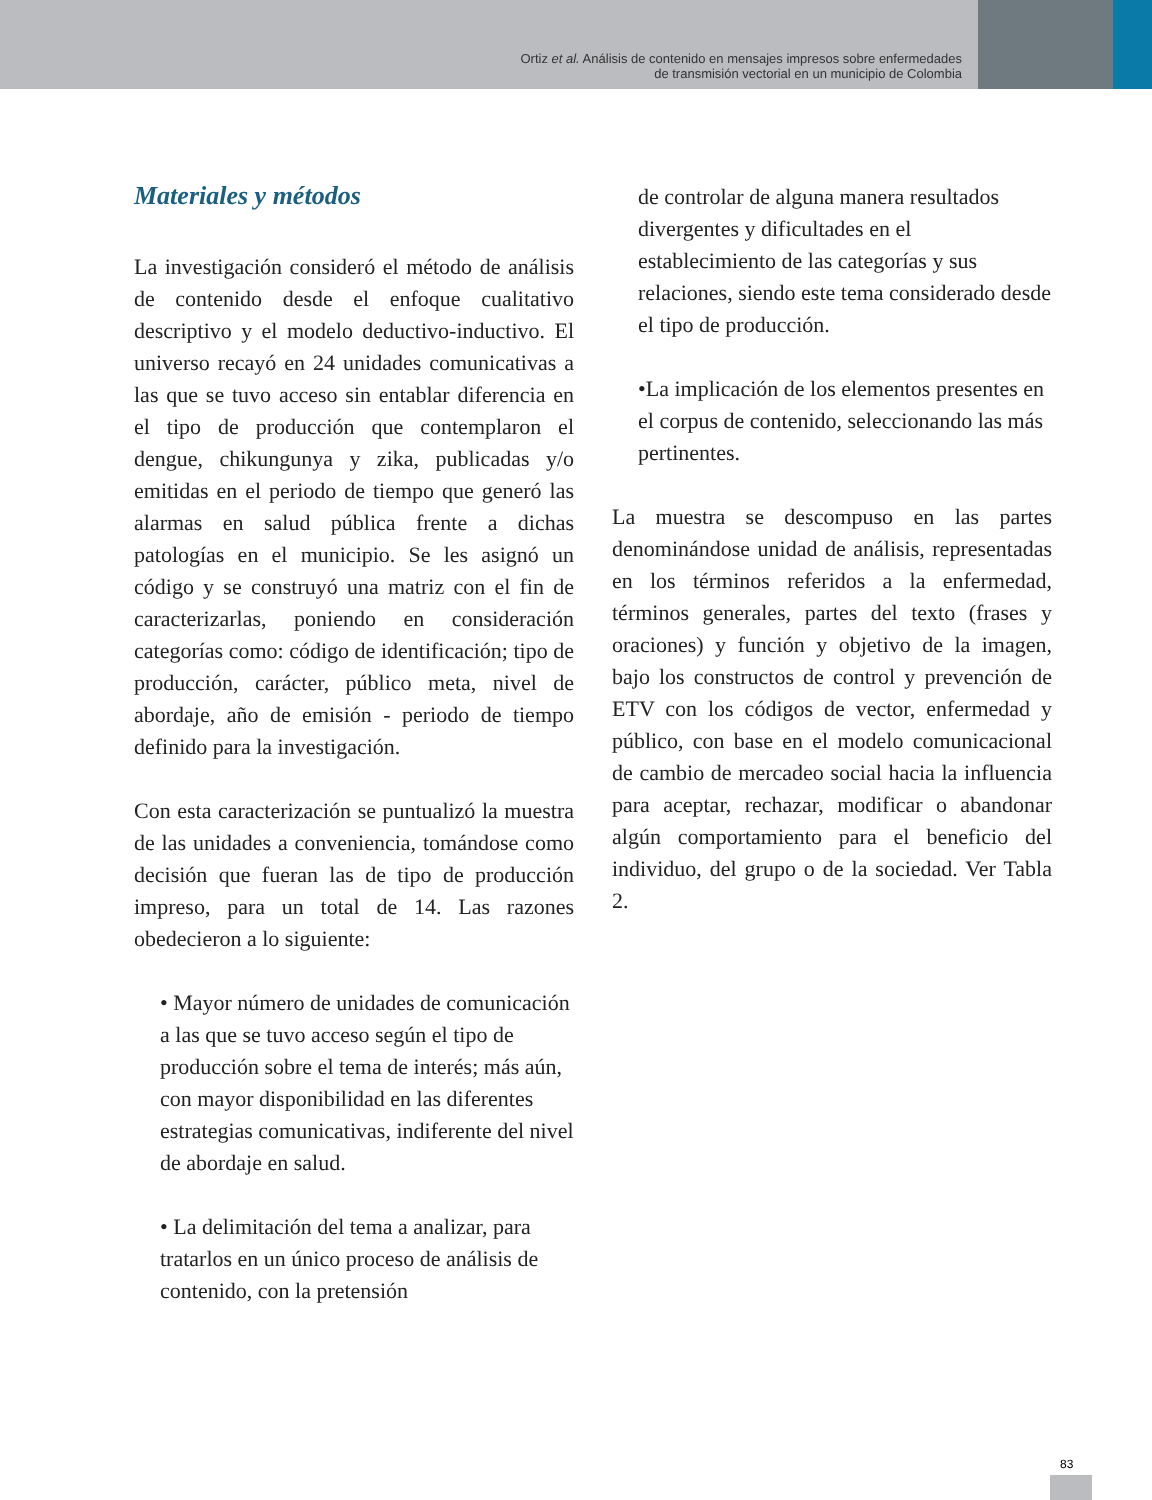Ortiz et al. Análisis de contenido en mensajes impresos sobre enfermedades
de transmisión vectorial en un municipio de Colombia
Materiales y métodos
La investigación consideró el método de análisis de contenido desde el enfoque cualitativo descriptivo y el modelo deductivo-inductivo. El universo recayó en 24 unidades comunicativas a las que se tuvo acceso sin entablar diferencia en el tipo de producción que contemplaron el dengue, chikungunya y zika, publicadas y/o emitidas en el periodo de tiempo que generó las alarmas en salud pública frente a dichas patologías en el municipio. Se les asignó un código y se construyó una matriz con el fin de caracterizarlas, poniendo en consideración categorías como: código de identificación; tipo de producción, carácter, público meta, nivel de abordaje, año de emisión - periodo de tiempo definido para la investigación.
Con esta caracterización se puntualizó la muestra de las unidades a conveniencia, tomándose como decisión que fueran las de tipo de producción impreso, para un total de 14. Las razones obedecieron a lo siguiente:
• Mayor número de unidades de comunicación a las que se tuvo acceso según el tipo de producción sobre el tema de interés; más aún, con mayor disponibilidad en las diferentes estrategias comunicativas, indiferente del nivel de abordaje en salud.
• La delimitación del tema a analizar, para tratarlos en un único proceso de análisis de contenido, con la pretensión
de controlar de alguna manera resultados divergentes y dificultades en el establecimiento de las categorías y sus relaciones, siendo este tema considerado desde el tipo de producción.
•La implicación de los elementos presentes en el corpus de contenido, seleccionando las más pertinentes.
La muestra se descompuso en las partes denominándose unidad de análisis, representadas en los términos referidos a la enfermedad, términos generales, partes del texto (frases y oraciones) y función y objetivo de la imagen, bajo los constructos de control y prevención de ETV con los códigos de vector, enfermedad y público, con base en el modelo comunicacional de cambio de mercadeo social hacia la influencia para aceptar, rechazar, modificar o abandonar algún comportamiento para el beneficio del individuo, del grupo o de la sociedad. Ver Tabla 2.
83